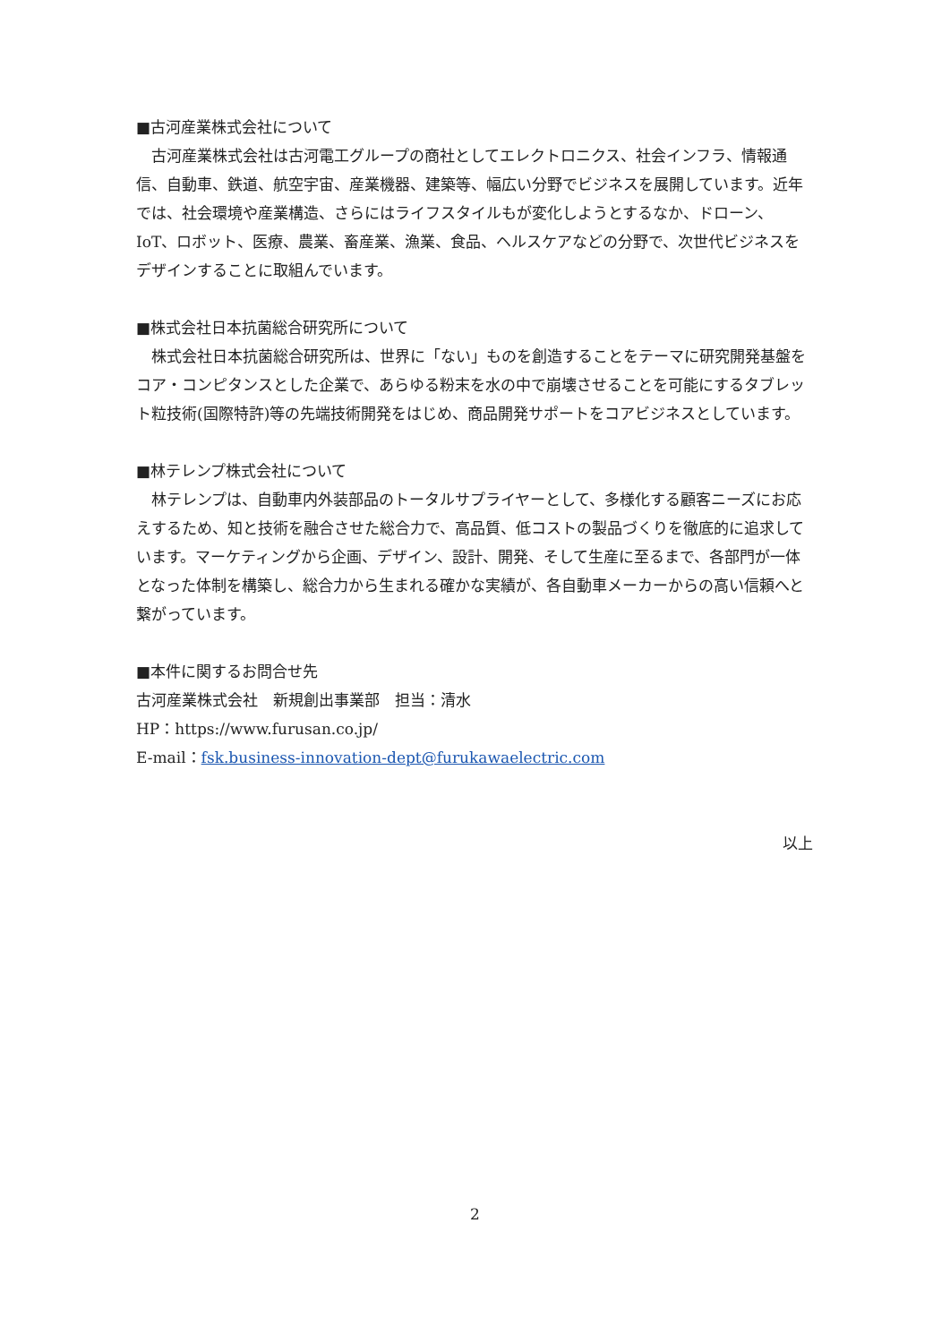■古河産業株式会社について
　古河産業株式会社は古河電工グループの商社としてエレクトロニクス、社会インフラ、情報通信、自動車、鉄道、航空宇宙、産業機器、建築等、幅広い分野でビジネスを展開しています。近年では、社会環境や産業構造、さらにはライフスタイルもが変化しようとするなか、ドローン、IoT、ロボット、医療、農業、畜産業、漁業、食品、ヘルスケアなどの分野で、次世代ビジネスをデザインすることに取組んでいます。
■株式会社日本抗菌総合研究所について
　株式会社日本抗菌総合研究所は、世界に「ない」ものを創造することをテーマに研究開発基盤をコア・コンピタンスとした企業で、あらゆる粉末を水の中で崩壊させることを可能にするタブレット粒技術(国際特許)等の先端技術開発をはじめ、商品開発サポートをコアビジネスとしています。
■林テレンプ株式会社について
　林テレンプは、自動車内外装部品のトータルサプライヤーとして、多様化する顧客ニーズにお応えするため、知と技術を融合させた総合力で、高品質、低コストの製品づくりを徹底的に追求しています。マーケティングから企画、デザイン、設計、開発、そして生産に至るまで、各部門が一体となった体制を構築し、総合力から生まれる確かな実績が、各自動車メーカーからの高い信頼へと繋がっています。
■本件に関するお問合せ先
古河産業株式会社　新規創出事業部　担当：清水
HP：https://www.furusan.co.jp/
E-mail：fsk.business-innovation-dept@furukawaelectric.com
以上
2